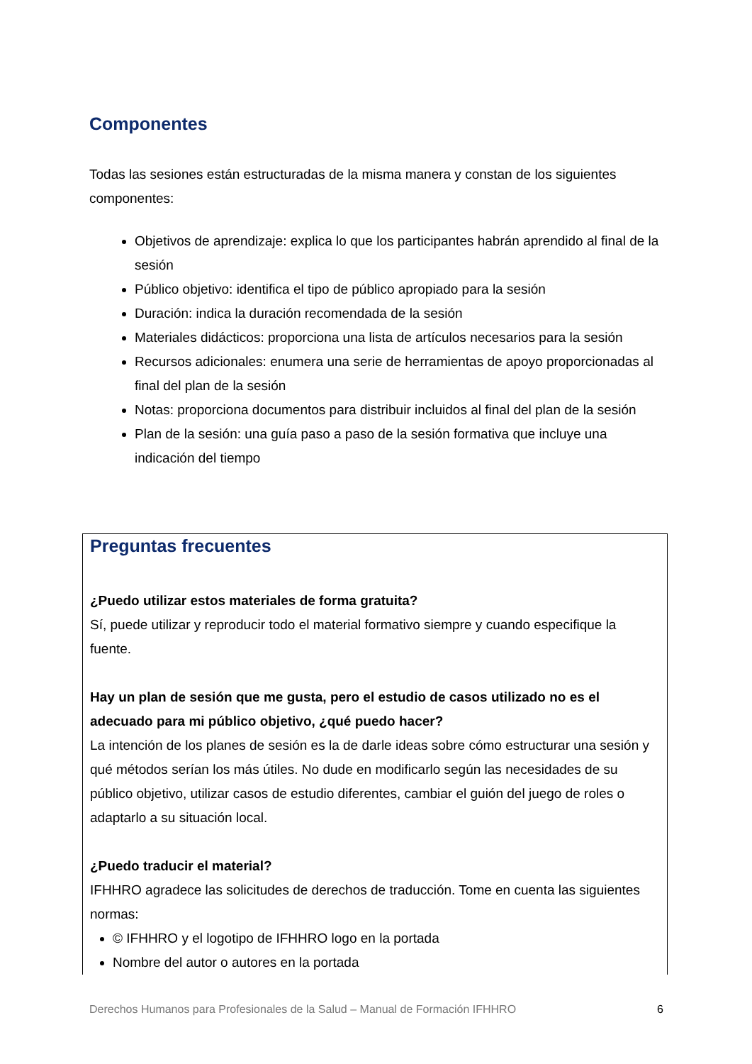Componentes
Todas las sesiones están estructuradas de la misma manera y constan de los siguientes componentes:
Objetivos de aprendizaje: explica lo que los participantes habrán aprendido al final de la sesión
Público objetivo: identifica el tipo de público apropiado para la sesión
Duración: indica la duración recomendada de la sesión
Materiales didácticos: proporciona una lista de artículos necesarios para la sesión
Recursos adicionales: enumera una serie de herramientas de apoyo proporcionadas al final del plan de la sesión
Notas: proporciona documentos para distribuir incluidos al final del plan de la sesión
Plan de la sesión: una guía paso a paso de la sesión formativa que incluye una indicación del tiempo
Preguntas frecuentes
¿Puedo utilizar estos materiales de forma gratuita?
Sí, puede utilizar y reproducir todo el material formativo siempre y cuando especifique la fuente.
Hay un plan de sesión que me gusta, pero el estudio de casos utilizado no es el adecuado para mi público objetivo, ¿qué puedo hacer?
La intención de los planes de sesión es la de darle ideas sobre cómo estructurar una sesión y qué métodos serían los más útiles. No dude en modificarlo según las necesidades de su público objetivo, utilizar casos de estudio diferentes, cambiar el guión del juego de roles o adaptarlo a su situación local.
¿Puedo traducir el material?
IFHHRO agradece las solicitudes de derechos de traducción. Tome en cuenta las siguientes normas:
© IFHHRO y el logotipo de IFHHRO logo en la portada
Nombre del autor o autores en la portada
Derechos Humanos para Profesionales de la Salud – Manual de Formación IFHHRO 6